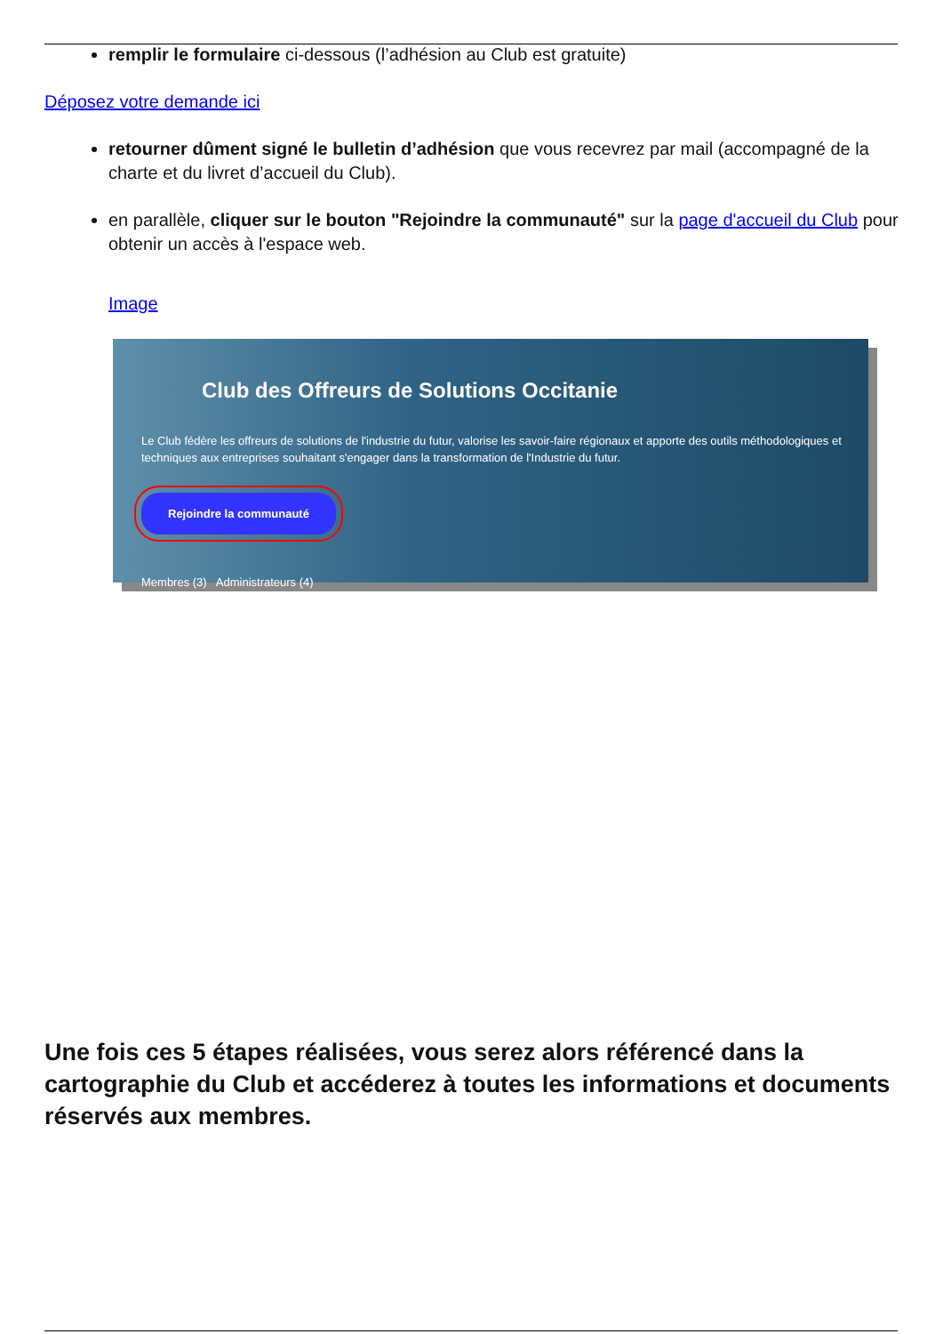remplir le formulaire ci-dessous (l’adhésion au Club est gratuite)
Déposez votre demande ici
retourner dûment signé le bulletin d’adhésion que vous recevrez par mail (accompagné de la charte et du livret d’accueil du Club).
en parallèle, cliquer sur le bouton "Rejoindre la communauté" sur la page d'accueil du Club pour obtenir un accès à l'espace web.
Image
Club des Offreurs de Solutions Occitanie
Le Club fédère les offreurs de solutions de l'industrie du futur, valorise les savoir-faire régionaux et apporte des outils méthodologiques et techniques aux entreprises souhaitant s'engager dans la transformation de l'Industrie du futur.
Rejoindre la communauté
Membres (3) Administrateurs (4)
Une fois ces 5 étapes réalisées, vous serez alors référencé dans la cartographie du Club et accéderez à toutes les informations et documents réservés aux membres.